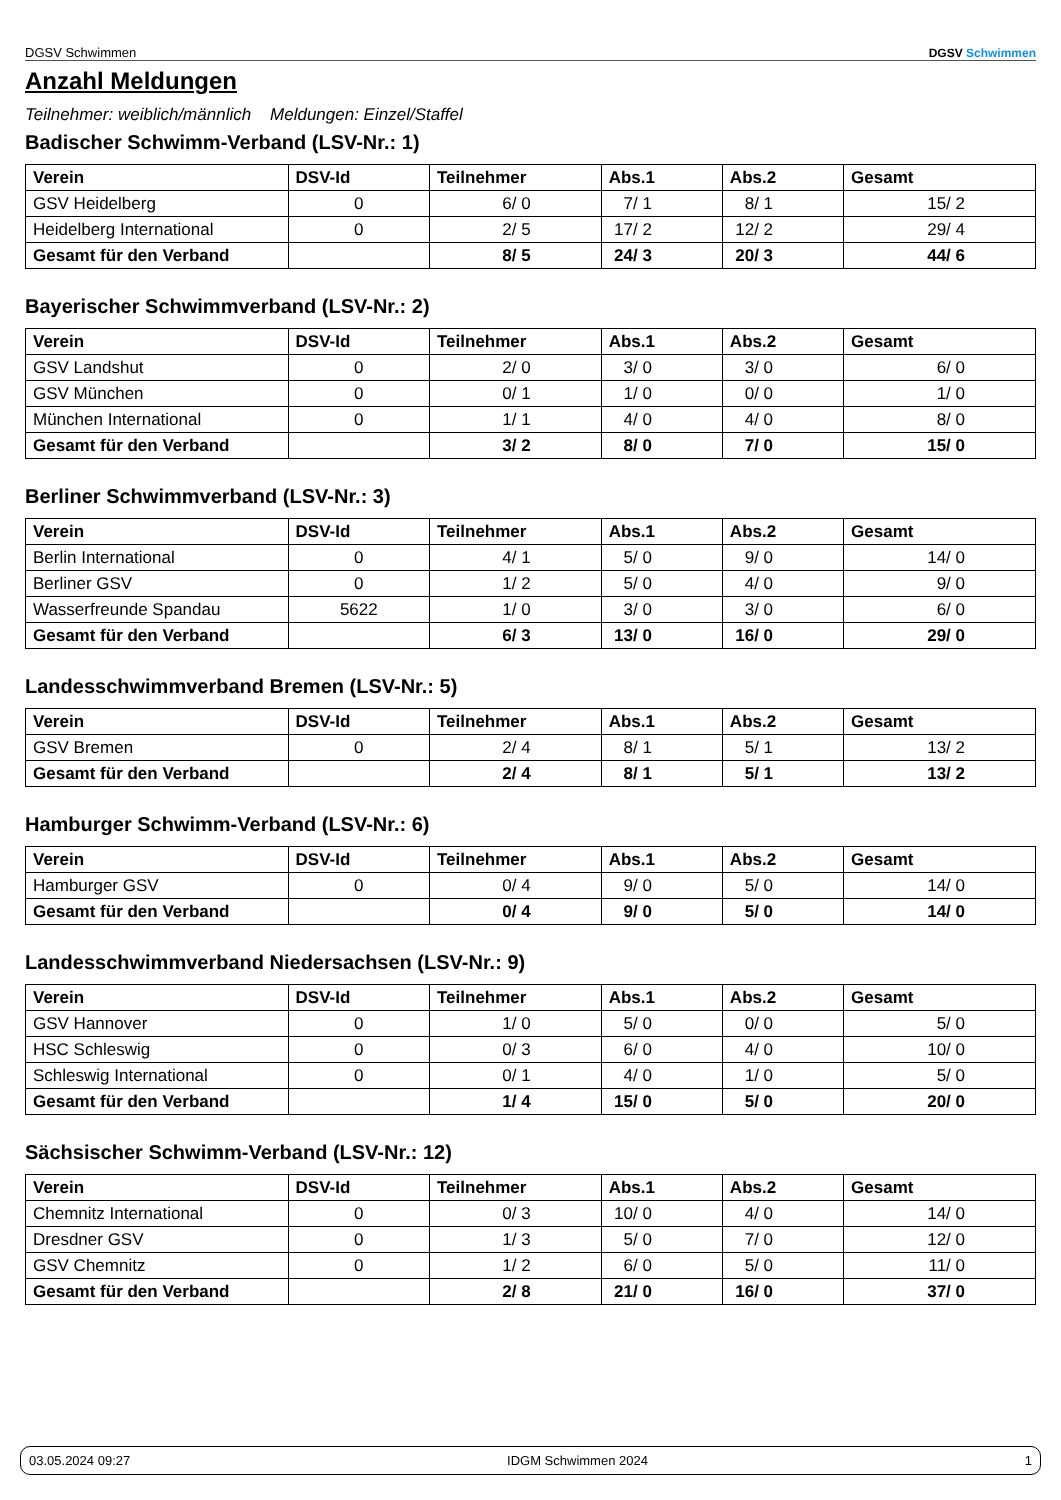DGSV Schwimmen DGSV Schwimmen
Anzahl Meldungen
Teilnehmer: weiblich/männlich Meldungen: Einzel/Staffel
Badischer Schwimm-Verband (LSV-Nr.: 1)
| Verein | DSV-Id | Teilnehmer | Abs.1 | Abs.2 | Gesamt |
| --- | --- | --- | --- | --- | --- |
| GSV Heidelberg | 0 | 6/ 0 | 7/ 1 | 8/ 1 | 15/ 2 |
| Heidelberg International | 0 | 2/ 5 | 17/ 2 | 12/ 2 | 29/ 4 |
| Gesamt für den Verband | | 8/ 5 | 24/ 3 | 20/ 3 | 44/ 6 |
Bayerischer Schwimmverband (LSV-Nr.: 2)
| Verein | DSV-Id | Teilnehmer | Abs.1 | Abs.2 | Gesamt |
| --- | --- | --- | --- | --- | --- |
| GSV Landshut | 0 | 2/ 0 | 3/ 0 | 3/ 0 | 6/ 0 |
| GSV München | 0 | 0/ 1 | 1/ 0 | 0/ 0 | 1/ 0 |
| München International | 0 | 1/ 1 | 4/ 0 | 4/ 0 | 8/ 0 |
| Gesamt für den Verband | | 3/ 2 | 8/ 0 | 7/ 0 | 15/ 0 |
Berliner Schwimmverband (LSV-Nr.: 3)
| Verein | DSV-Id | Teilnehmer | Abs.1 | Abs.2 | Gesamt |
| --- | --- | --- | --- | --- | --- |
| Berlin International | 0 | 4/ 1 | 5/ 0 | 9/ 0 | 14/ 0 |
| Berliner GSV | 0 | 1/ 2 | 5/ 0 | 4/ 0 | 9/ 0 |
| Wasserfreunde Spandau | 5622 | 1/ 0 | 3/ 0 | 3/ 0 | 6/ 0 |
| Gesamt für den Verband | | 6/ 3 | 13/ 0 | 16/ 0 | 29/ 0 |
Landesschwimmverband Bremen (LSV-Nr.: 5)
| Verein | DSV-Id | Teilnehmer | Abs.1 | Abs.2 | Gesamt |
| --- | --- | --- | --- | --- | --- |
| GSV Bremen | 0 | 2/ 4 | 8/ 1 | 5/ 1 | 13/ 2 |
| Gesamt für den Verband | | 2/ 4 | 8/ 1 | 5/ 1 | 13/ 2 |
Hamburger Schwimm-Verband (LSV-Nr.: 6)
| Verein | DSV-Id | Teilnehmer | Abs.1 | Abs.2 | Gesamt |
| --- | --- | --- | --- | --- | --- |
| Hamburger GSV | 0 | 0/ 4 | 9/ 0 | 5/ 0 | 14/ 0 |
| Gesamt für den Verband | | 0/ 4 | 9/ 0 | 5/ 0 | 14/ 0 |
Landesschwimmverband Niedersachsen (LSV-Nr.: 9)
| Verein | DSV-Id | Teilnehmer | Abs.1 | Abs.2 | Gesamt |
| --- | --- | --- | --- | --- | --- |
| GSV Hannover | 0 | 1/ 0 | 5/ 0 | 0/ 0 | 5/ 0 |
| HSC Schleswig | 0 | 0/ 3 | 6/ 0 | 4/ 0 | 10/ 0 |
| Schleswig International | 0 | 0/ 1 | 4/ 0 | 1/ 0 | 5/ 0 |
| Gesamt für den Verband | | 1/ 4 | 15/ 0 | 5/ 0 | 20/ 0 |
Sächsischer Schwimm-Verband (LSV-Nr.: 12)
| Verein | DSV-Id | Teilnehmer | Abs.1 | Abs.2 | Gesamt |
| --- | --- | --- | --- | --- | --- |
| Chemnitz International | 0 | 0/ 3 | 10/ 0 | 4/ 0 | 14/ 0 |
| Dresdner GSV | 0 | 1/ 3 | 5/ 0 | 7/ 0 | 12/ 0 |
| GSV Chemnitz | 0 | 1/ 2 | 6/ 0 | 5/ 0 | 11/ 0 |
| Gesamt für den Verband | | 2/ 8 | 21/ 0 | 16/ 0 | 37/ 0 |
03.05.2024 09:27 IDGM Schwimmen 2024 1